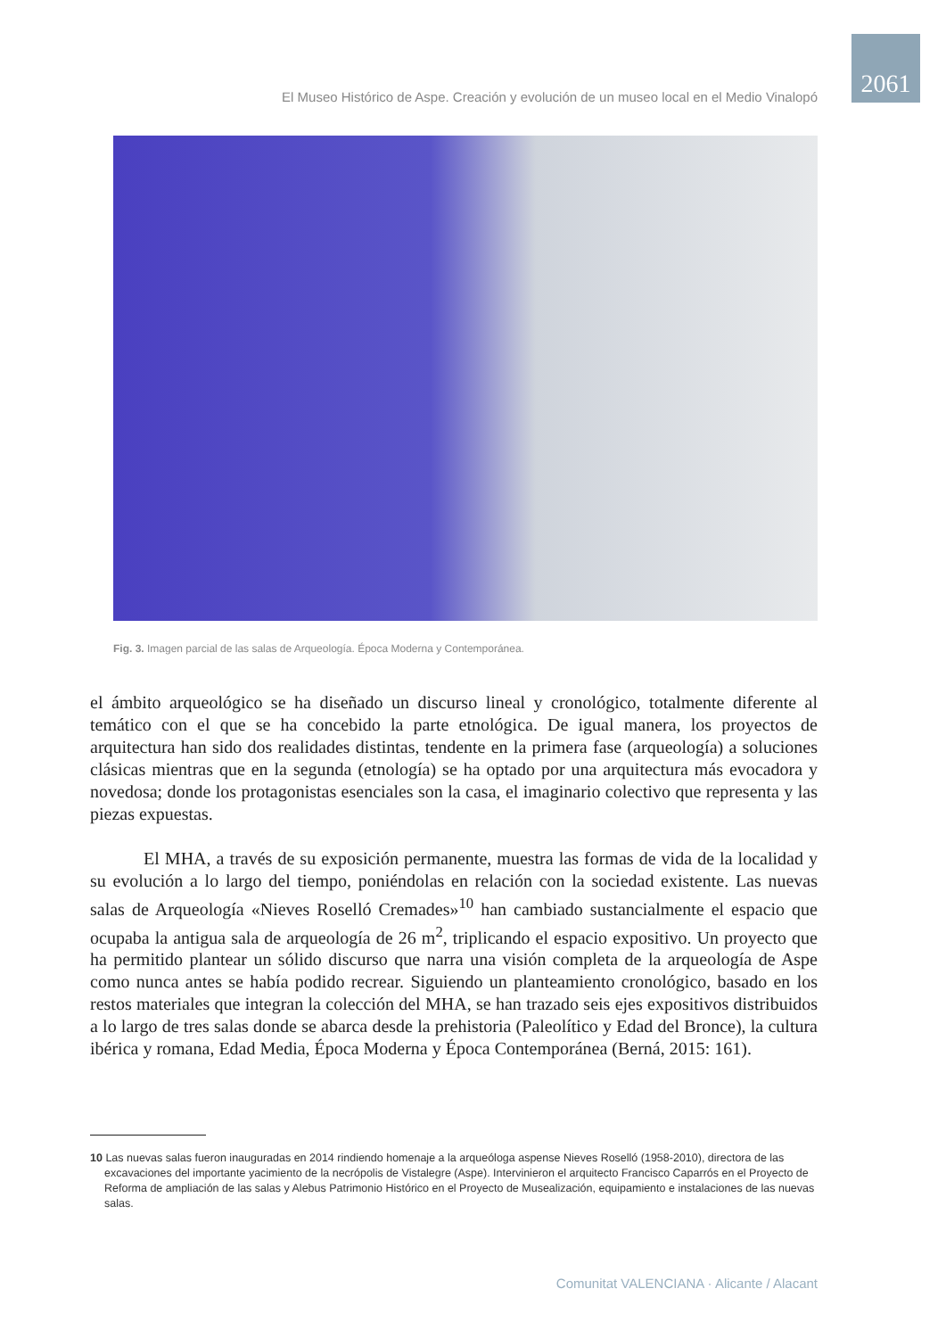2061
El Museo Histórico de Aspe. Creación y evolución de un museo local en el Medio Vinalopó
Fig. 3. Imagen parcial de las salas de Arqueología. Época Moderna y Contemporánea.
el ámbito arqueológico se ha diseñado un discurso lineal y cronológico, totalmente diferente al temático con el que se ha concebido la parte etnológica. De igual manera, los proyectos de arquitectura han sido dos realidades distintas, tendente en la primera fase (arqueología) a soluciones clásicas mientras que en la segunda (etnología) se ha optado por una arquitectura más evocadora y novedosa; donde los protagonistas esenciales son la casa, el imaginario colectivo que representa y las piezas expuestas.
El MHA, a través de su exposición permanente, muestra las formas de vida de la localidad y su evolución a lo largo del tiempo, poniéndolas en relación con la sociedad existente. Las nuevas salas de Arqueología «Nieves Roselló Cremades»<sup>10</sup> han cambiado sustancialmente el espacio que ocupaba la antigua sala de arqueología de 26 m<sup>2</sup>, triplicando el espacio expositivo. Un proyecto que ha permitido plantear un sólido discurso que narra una visión completa de la arqueología de Aspe como nunca antes se había podido recrear. Siguiendo un planteamiento cronológico, basado en los restos materiales que integran la colección del MHA, se han trazado seis ejes expositivos distribuidos a lo largo de tres salas donde se abarca desde la prehistoria (Paleolítico y Edad del Bronce), la cultura ibérica y romana, Edad Media, Época Moderna y Época Contemporánea (Berná, 2015: 161).
10 Las nuevas salas fueron inauguradas en 2014 rindiendo homenaje a la arqueóloga aspense Nieves Roselló (1958-2010), directora de las excavaciones del importante yacimiento de la necrópolis de Vistalegre (Aspe). Intervinieron el arquitecto Francisco Caparrós en el Proyecto de Reforma de ampliación de las salas y Alebus Patrimonio Histórico en el Proyecto de Musealización, equipamiento e instalaciones de las nuevas salas.
Comunitat VALENCIANA · Alicante / Alacant